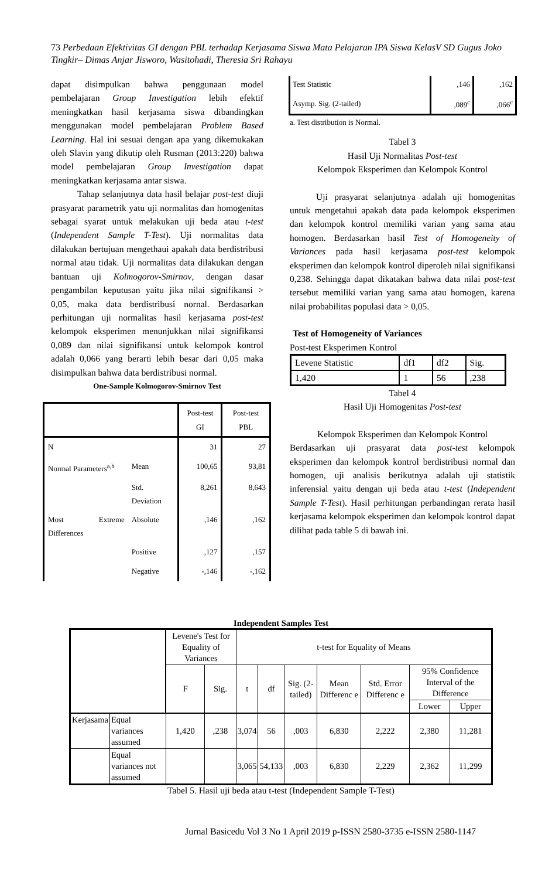73 Perbedaan Efektivitas GI dengan PBL terhadap Kerjasama Siswa Mata Pelajaran IPA Siswa KelasV SD Gugus Joko Tingkir– Dimas Anjar Jisworo, Wasitohadi, Theresia Sri Rahayu
dapat disimpulkan bahwa penggunaan model pembelajaran Group Investigation lebih efektif meningkatkan hasil kerjasama siswa dibandingkan menggunakan model pembelajaran Problem Based Learning. Hal ini sesuai dengan apa yang dikemukakan oleh Slavin yang dikutip oleh Rusman (2013:220) bahwa model pembelajaran Group Investigation dapat meningkatkan kerjasama antar siswa.
Tahap selanjutnya data hasil belajar post-test diuji prasyarat parametrik yatu uji normalitas dan homogenitas sebagai syarat untuk melakukan uji beda atau t-test (Independent Sample T-Test). Uji normalitas data dilakukan bertujuan mengethaui apakah data berdistribusi normal atau tidak. Uji normalitas data dilakukan dengan bantuan uji Kolmogorov-Smirnov, dengan dasar pengambilan keputusan yaitu jika nilai signifikansi > 0,05, maka data berdistribusi nornal. Berdasarkan perhitungan uji normalitas hasil kerjasama post-test kelompok eksperimen menunjukkan nilai signifikansi 0,089 dan nilai signifikansi untuk kelompok kontrol adalah 0,066 yang berarti lebih besar dari 0,05 maka disimpulkan bahwa data berdistribusi normal.
One-Sample Kolmogorov-Smirnov Test
| | | Post-test GI | Post-test PBL |
| N | | 31 | 27 |
| Normal Parameters<sup>a,b</sup> | Mean | 100,65 | 93,81 |
| | Std. Deviation | 8,261 | 8,643 |
| Most Extreme Differences | Absolute | ,146 | ,162 |
| | Positive | ,127 | ,157 |
| | Negative | -,146 | -,162 |
| Test Statistic | ,146 | ,162 |
| Asymp. Sig. (2-tailed) | ,089<sup>c</sup> | ,066<sup>c</sup> |
a. Test distribution is Normal.
Tabel 3
Hasil Uji Normalitas Post-test
Kelompok Eksperimen dan Kelompok Kontrol
Uji prasyarat selanjutnya adalah uji homogenitas untuk mengetahui apakah data pada kelompok eksperimen dan kelompok kontrol memiliki varian yang sama atau homogen. Berdasarkan hasil Test of Homogeneity of Variances pada hasil kerjasama post-test kelompok eksperimen dan kelompok kontrol diperoleh nilai signifikansi 0,238. Sehingga dapat dikatakan bahwa data nilai post-test tersebut memiliki varian yang sama atau homogen, karena nilai probabilitas populasi data > 0,05.
Test of Homogeneity of Variances
Post-test Eksperimen Kontrol
| Levene Statistic | df1 | df2 | Sig. |
| 1,420 | 1 | 56 | ,238 |
Tabel 4
Hasil Uji Homogenitas Post-test
Kelompok Eksperimen dan Kelompok Kontrol
Berdasarkan uji prasyarat data post-test kelompok eksperimen dan kelompok kontrol berdistribusi normal dan homogen, uji analisis berikutnya adalah uji statistik inferensial yaitu dengan uji beda atau t-test (Independent Sample T-Test). Hasil perhitungan perbandingan rerata hasil kerjasama kelompok eksperimen dan kelompok kontrol dapat dilihat pada table 5 di bawah ini.
Independent Samples Test
| | | Levene's Test for Equality of Variances | | t-test for Equality of Means | | | | | | |
| | | F | Sig. | t | df | Sig. (2-tailed) | Mean Differenc e | Std. Error Differenc e | 95% Confidence Interval of the Difference | |
| | | | | | | | | | Lower | Upper |
| Kerjasama | Equal variances assumed | 1,420 | ,238 | 3,074 | 56 | ,003 | 6,830 | 2,222 | 2,380 | 11,281 |
| | Equal variances not assumed | | | 3,065 | 54,133 | ,003 | 6,830 | 2,229 | 2,362 | 11,299 |
Tabel 5. Hasil uji beda atau t-test (Independent Sample T-Test)
Jurnal Basicedu Vol 3 No 1 April 2019 p-ISSN 2580-3735 e-ISSN 2580-1147